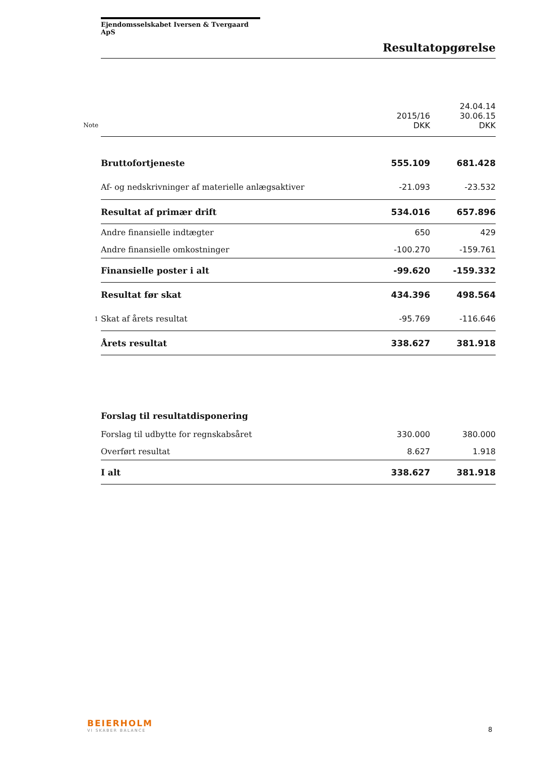Ejendomsselskabet Iversen & Tvergaard ApS
Resultatopgørelse
| | | | 24.04.14 |
| | | 2015/16 | 30.06.15 |
| Note | | DKK | DKK |
| | Bruttofortjeneste | 555.109 | 681.428 |
| | Af- og nedskrivninger af materielle anlægsaktiver | -21.093 | -23.532 |
| | Resultat af primær drift | 534.016 | 657.896 |
| | Andre finansielle indtægter | 650 | 429 |
| | Andre finansielle omkostninger | -100.270 | -159.761 |
| | Finansielle poster i alt | -99.620 | -159.332 |
| | Resultat før skat | 434.396 | 498.564 |
| 1 | Skat af årets resultat | -95.769 | -116.646 |
| | Årets resultat | 338.627 | 381.918 |
| | Forslag til resultatdisponering | | |
| | Forslag til udbytte for regnskabsåret | 330.000 | 380.000 |
| | Overført resultat | 8.627 | 1.918 |
| | I alt | 338.627 | 381.918 |
BEIERHOLM
VI SKABER BALANCE
8